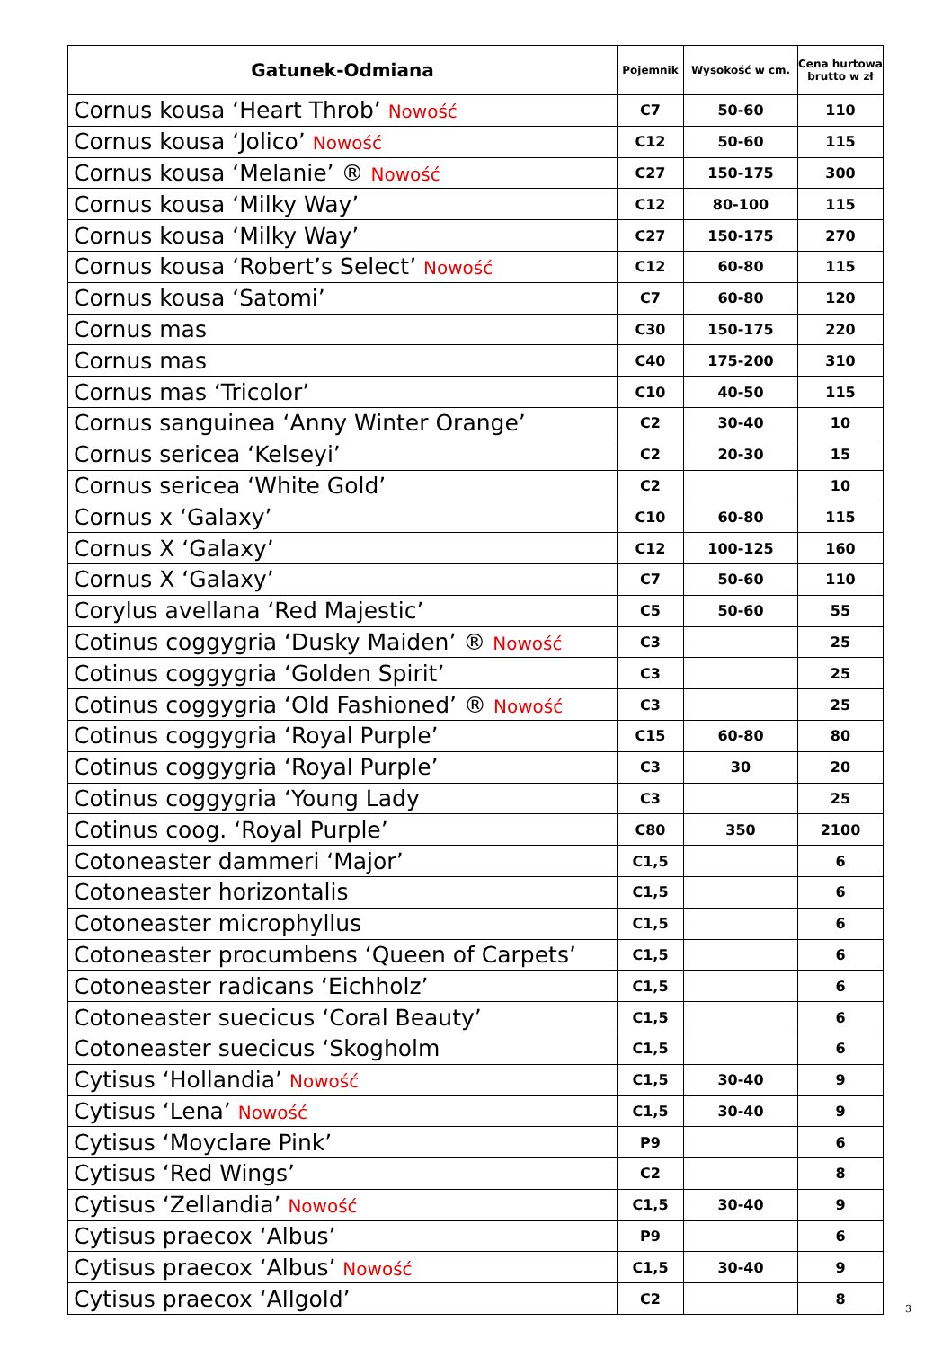| Gatunek-Odmiana | Pojemnik | Wysokość w cm. | Cena hurtowa brutto w zł |
| --- | --- | --- | --- |
| Cornus kousa ‘Heart Throb’ Nowość | C7 | 50-60 | 110 |
| Cornus kousa ‘Jolico’ Nowość | C12 | 50-60 | 115 |
| Cornus kousa ‘Melanie’ ® Nowość | C27 | 150-175 | 300 |
| Cornus kousa ‘Milky Way’ | C12 | 80-100 | 115 |
| Cornus kousa ‘Milky Way’ | C27 | 150-175 | 270 |
| Cornus kousa ‘Robert’s Select’ Nowość | C12 | 60-80 | 115 |
| Cornus kousa ‘Satomi’ | C7 | 60-80 | 120 |
| Cornus mas | C30 | 150-175 | 220 |
| Cornus mas | C40 | 175-200 | 310 |
| Cornus mas ‘Tricolor’ | C10 | 40-50 | 115 |
| Cornus sanguinea ‘Anny Winter Orange’ | C2 | 30-40 | 10 |
| Cornus sericea ‘Kelseyi’ | C2 | 20-30 | 15 |
| Cornus sericea ‘White Gold’ | C2 | | 10 |
| Cornus x ‘Galaxy’ | C10 | 60-80 | 115 |
| Cornus X ‘Galaxy’ | C12 | 100-125 | 160 |
| Cornus X ‘Galaxy’ | C7 | 50-60 | 110 |
| Corylus avellana ‘Red Majestic’ | C5 | 50-60 | 55 |
| Cotinus coggygria ‘Dusky Maiden’ ® Nowość | C3 | | 25 |
| Cotinus coggygria ‘Golden Spirit’ | C3 | | 25 |
| Cotinus coggygria ‘Old Fashioned’ ® Nowość | C3 | | 25 |
| Cotinus coggygria ‘Royal Purple’ | C15 | 60-80 | 80 |
| Cotinus coggygria ‘Royal Purple’ | C3 | 30 | 20 |
| Cotinus coggygria ‘Young Lady | C3 | | 25 |
| Cotinus coog. ‘Royal Purple’ | C80 | 350 | 2100 |
| Cotoneaster dammeri ‘Major’ | C1,5 | | 6 |
| Cotoneaster horizontalis | C1,5 | | 6 |
| Cotoneaster microphyllus | C1,5 | | 6 |
| Cotoneaster procumbens ‘Queen of Carpets’ | C1,5 | | 6 |
| Cotoneaster radicans ‘Eichholz’ | C1,5 | | 6 |
| Cotoneaster suecicus ‘Coral Beauty’ | C1,5 | | 6 |
| Cotoneaster suecicus ‘Skogholm | C1,5 | | 6 |
| Cytisus ‘Hollandia’ Nowość | C1,5 | 30-40 | 9 |
| Cytisus ‘Lena’ Nowość | C1,5 | 30-40 | 9 |
| Cytisus ‘Moyclare Pink’ | P9 | | 6 |
| Cytisus ‘Red Wings’ | C2 | | 8 |
| Cytisus ‘Zellandia’ Nowość | C1,5 | 30-40 | 9 |
| Cytisus praecox ‘Albus’ | P9 | | 6 |
| Cytisus praecox ‘Albus’ Nowość | C1,5 | 30-40 | 9 |
| Cytisus praecox ‘Allgold’ | C2 | | 8 |
3